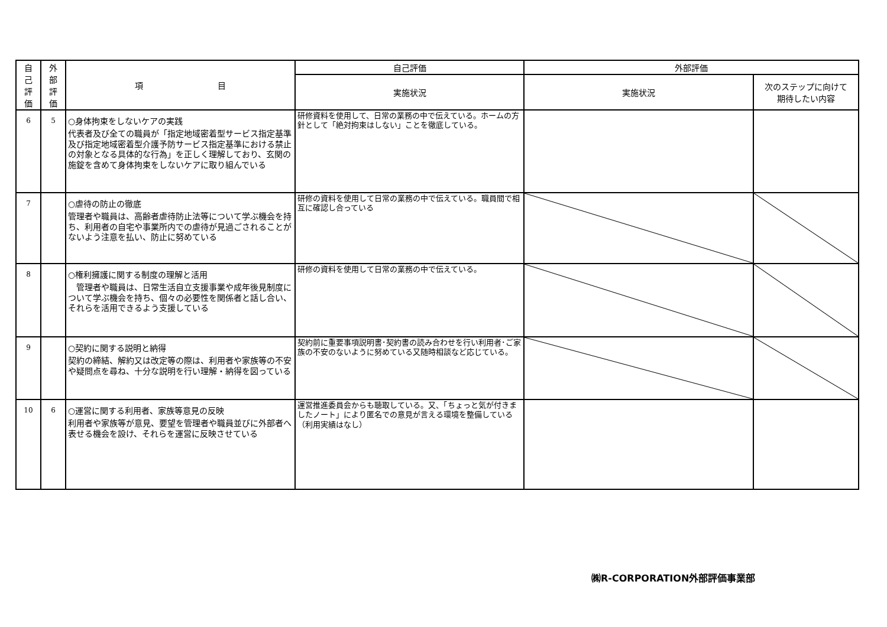| 自 己 評 価 | 外 部 評 価 | 項 目 | 自己評価 | 外部評価 | |
| --- | --- | --- | --- | --- | --- |
| | | | 実施状況 | 実施状況 | 次のステップに向けて 期待したい内容 |
| 6 | 5 | ○身体拘束をしないケアの実践 代表者及び全ての職員が「指定地域密着型サービス指定基準及び指定地域密着型介護予防サービス指定基準における禁止の対象となる具体的な行為」を正しく理解しており、玄関の施錠を含めて身体拘束をしないケアに取り組んでいる | 研修資料を使用して、日常の業務の中で伝えている。ホームの方針として「絶対拘束はしない」ことを徹底している。 | | |
| 7 | | ○虐待の防止の徹底 管理者や職員は、高齢者虐待防止法等について学ぶ機会を持ち、利用者の自宅や事業所内での虐待が見過ごされることがないよう注意を払い、防止に努めている | 研修の資料を使用して日常の業務の中で伝えている。職員間で相互に確認し合っている | | |
| 8 | | ○権利擁護に関する制度の理解と活用 管理者や職員は、日常生活自立支援事業や成年後見制度について学ぶ機会を持ち、個々の必要性を関係者と話し合い、それらを活用できるよう支援している | 研修の資料を使用して日常の業務の中で伝えている。 | | |
| 9 | | ○契約に関する説明と納得 契約の締結、解約又は改定等の際は、利用者や家族等の不安や疑問点を尋ね、十分な説明を行い理解・納得を図っている | 契約前に重要事項説明書･契約書の読み合わせを行い利用者･ご家族の不安のないように努めている又随時相談など応じている。 | | |
| 10 | 6 | ○運営に関する利用者、家族等意見の反映 利用者や家族等が意見、要望を管理者や職員並びに外部者へ表せる機会を設け、それらを運営に反映させている | 運営推進委員会からも聴取している。又、「ちょっと気が付きましたノート」により匿名での意見が言える環境を整備している（利用実績はなし） | | |
㈱R-CORPORATION外部評価事業部